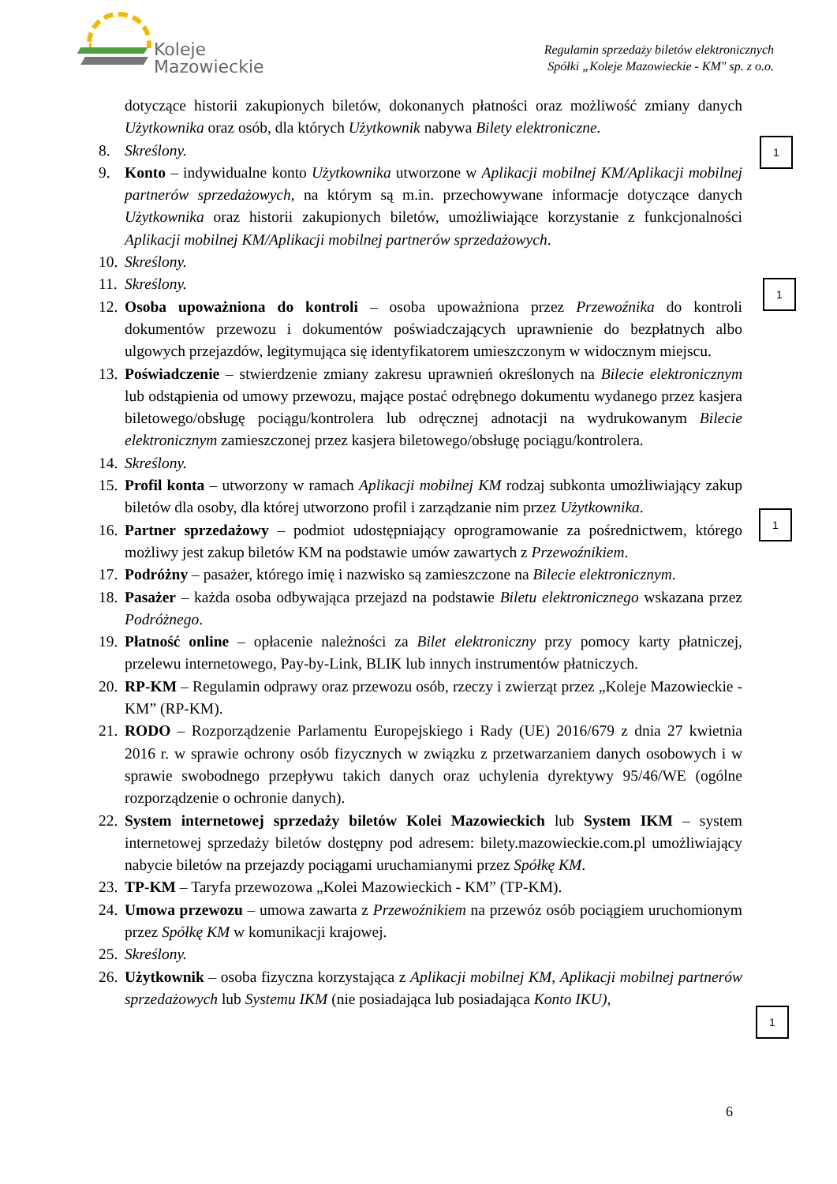Koleje
Mazowieckie
Regulamin sprzedaży biletów elektronicznych
Spółki „Koleje Mazowieckie - KM" sp. z o.o.
dotyczące historii zakupionych biletów, dokonanych płatności oraz możliwość zmiany danych Użytkownika oraz osób, dla których Użytkownik nabywa Bilety elektroniczne.
8. Skreślony.
9. Konto – indywidualne konto Użytkownika utworzone w Aplikacji mobilnej KM/Aplikacji mobilnej partnerów sprzedażowych, na którym są m.in. przechowywane informacje dotyczące danych Użytkownika oraz historii zakupionych biletów, umożliwiające korzystanie z funkcjonalności Aplikacji mobilnej KM/Aplikacji mobilnej partnerów sprzedażowych.
10.
Skreślony.
11.
Skreślony.
12.
Osoba upoważniona do kontroli – osoba upoważniona przez Przewoźnika do kontroli dokumentów przewozu i dokumentów poświadczających uprawnienie do bezpłatnych albo ulgowych przejazdów, legitymująca się identyfikatorem umieszczonym w widocznym miejscu.
13.
Poświadczenie – stwierdzenie zmiany zakresu uprawnień określonych na Bilecie elektronicznym lub odstąpienia od umowy przewozu, mające postać odrębnego dokumentu wydanego przez kasjera biletowego/obsługę pociągu/kontrolera lub odręcznej adnotacji na wydrukowanym Bilecie elektronicznym zamieszczonej przez kasjera biletowego/obsługę pociągu/kontrolera.
14.
Skreślony.
15.
Profil konta – utworzony w ramach Aplikacji mobilnej KM rodzaj subkonta umożliwiający zakup biletów dla osoby, dla której utworzono profil i zarządzanie nim przez Użytkownika.
16.
Partner sprzedażowy – podmiot udostępniający oprogramowanie za pośrednictwem, którego możliwy jest zakup biletów KM na podstawie umów zawartych z Przewoźnikiem.
17.
Podróżny – pasażer, którego imię i nazwisko są zamieszczone na Bilecie elektronicznym.
18.
Pasażer – każda osoba odbywająca przejazd na podstawie Biletu elektronicznego wskazana przez Podróżnego.
19.
Płatność online – opłacenie należności za Bilet elektroniczny przy pomocy karty płatniczej, przelewu internetowego, Pay-by-Link, BLIK lub innych instrumentów płatniczych.
20.
RP-KM – Regulamin odprawy oraz przewozu osób, rzeczy i zwierząt przez „Koleje Mazowieckie - KM” (RP-KM).
21.
RODO – Rozporządzenie Parlamentu Europejskiego i Rady (UE) 2016/679 z dnia 27 kwietnia 2016 r. w sprawie ochrony osób fizycznych w związku z przetwarzaniem danych osobowych i w sprawie swobodnego przepływu takich danych oraz uchylenia dyrektywy 95/46/WE (ogólne rozporządzenie o ochronie danych).
22.
System internetowej sprzedaży biletów Kolei Mazowieckich lub System IKM – system internetowej sprzedaży biletów dostępny pod adresem: bilety.mazowieckie.com.pl umożliwiający nabycie biletów na przejazdy pociągami uruchamianymi przez Spółkę KM.
23.
TP-KM – Taryfa przewozowa „Kolei Mazowieckich - KM” (TP-KM).
24.
Umowa przewozu – umowa zawarta z Przewoźnikiem na przewóz osób pociągiem uruchomionym przez Spółkę KM w komunikacji krajowej.
25.
Skreślony.
26.
Użytkownik – osoba fizyczna korzystająca z Aplikacji mobilnej KM, Aplikacji mobilnej partnerów sprzedażowych lub Systemu IKM (nie posiadająca lub posiadająca Konto IKU),
1
1
1
1
6